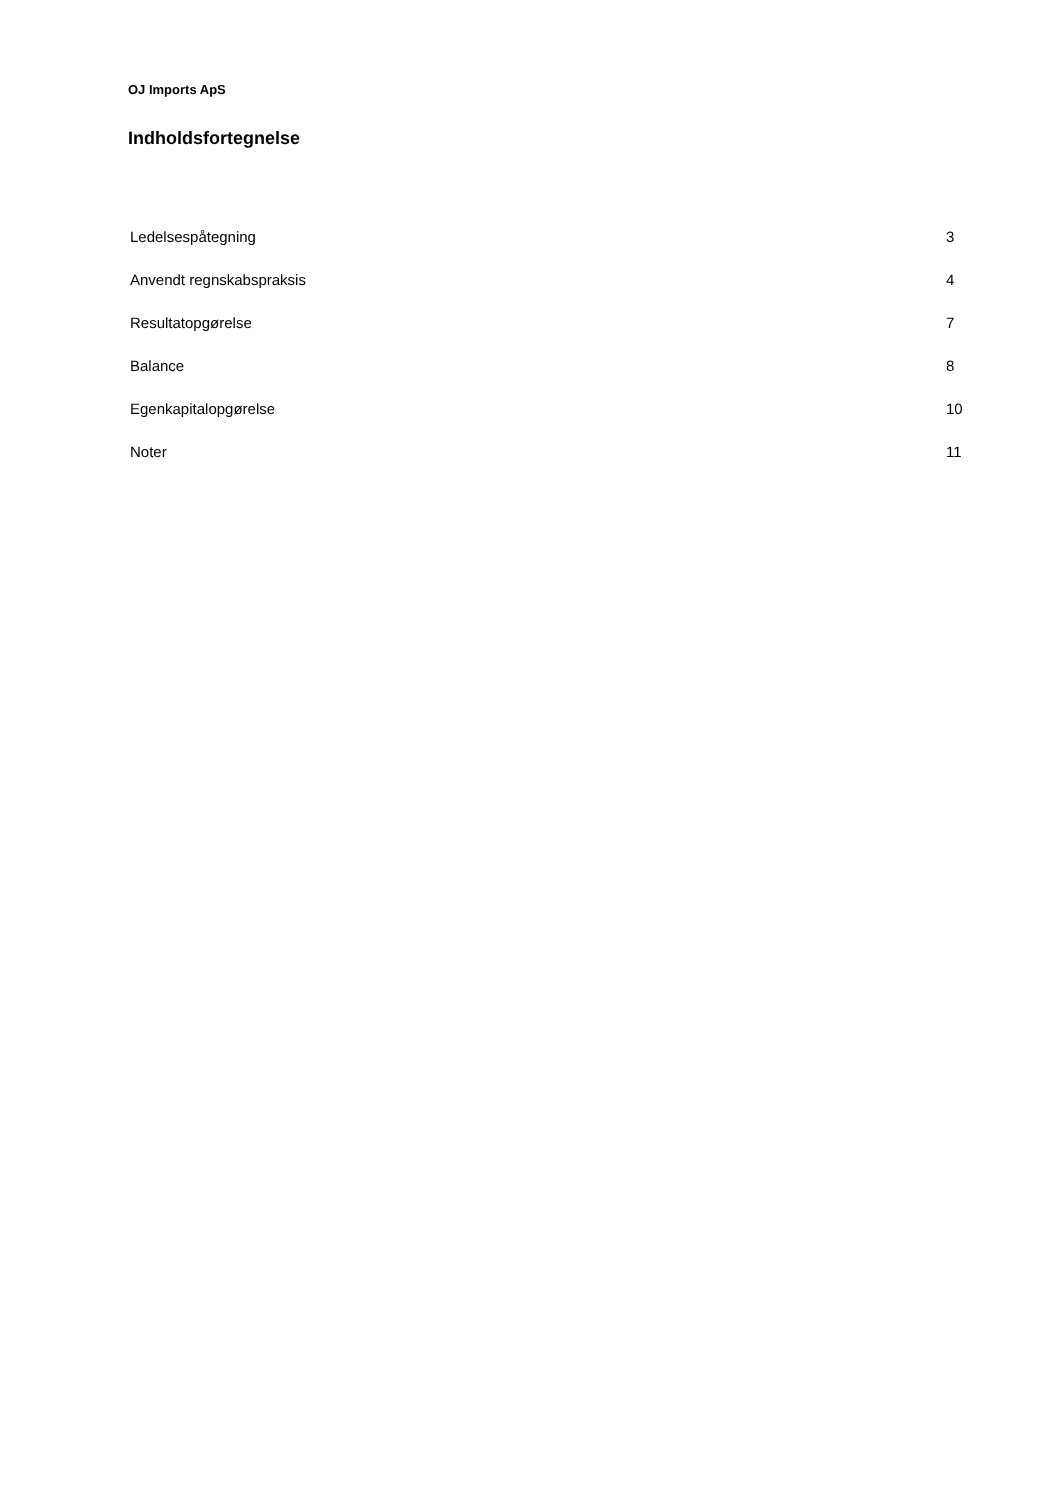OJ Imports ApS
Indholdsfortegnelse
Ledelsespåtegning 3
Anvendt regnskabspraksis 4
Resultatopgørelse 7
Balance 8
Egenkapitalopgørelse 10
Noter 11